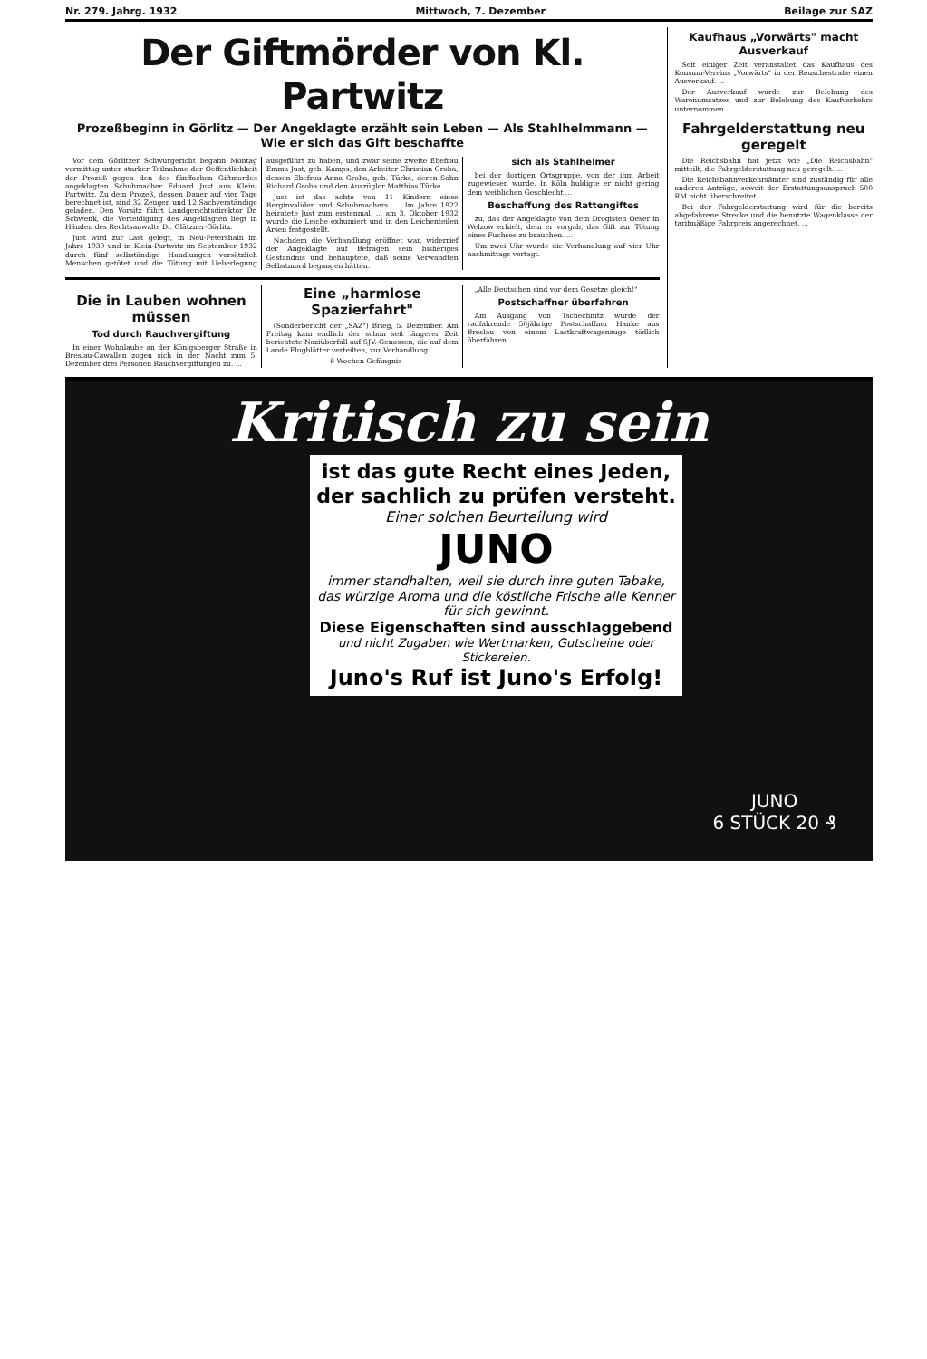Nr. 279. Jahrg. 1932 Mittwoch, 7. Dezember Beilage zur SAZ
Der Giftmörder von Kl. Partwitz
Prozeßbeginn in Görlitz — Der Angeklagte erzählt sein Leben — Als Stahlhelmmann — Wie er sich das Gift beschaffte
Vor dem Görlitzer Schwurgericht begann Montag vormittag unter starker Teilnahme der Oeffentlichkeit der Prozeß gegen den des fünffachen Giftmordes angeklagten Schuhmacher Eduard Just aus Klein-Partwitz. Zu dem Prozeß, dessen Dauer auf vier Tage berechnet ist, sind 32 Zeugen und 12 Sachverständige geladen. Den Vorsitz führt Landgerichtsdirektor Dr. Schwenk, die Verteidigung des Angeklagten liegt in Händen des Rechtsanwalts Dr. Glätzner-Görlitz.
Just wird zur Last gelegt, in Neu-Petershain im Jahre 1930 und in Klein-Partwitz im September 1932 durch fünf selbständige Handlungen vorsätzlich Menschen getötet und die Tötung mit Ueberlegung ausgeführt zu haben, und zwar seine zweite Ehefrau Emma Just, geb. Kamps, den Arbeiter Christian Groba, dessen Ehefrau Anna Groba, geb. Türke, deren Sohn Richard Groba und den Auszügler Matthias Türke.
Just ist das achte von 11 Kindern eines Berginvaliden und Schuhmachers. ... Im Jahre 1922 heiratete Just zum erstenmal. ... am 3. Oktober 1932 wurde die Leiche exhumiert und in den Leichenteilen Arsen festgestellt.
Nachdem die Verhandlung eröffnet war, widerrief der Angeklagte auf Befragen sein bisheriges Geständnis und behauptete, daß seine Verwandten Selbstmord begangen hätten.
sich als Stahlhelmer
bei der dortigen Ortsgruppe, von der ihm Arbeit zugewiesen wurde. In Köln huldigte er nicht gering dem weiblichen Geschlecht ...
Beschaffung des Rattengiftes
zu, das der Angeklagte von dem Drogisten Oeser in Welzow erhielt, dem er vorgab, das Gift zur Tötung eines Fuchses zu brauchen. ...
Um zwei Uhr wurde die Verhandlung auf vier Uhr nachmittags vertagt.
Die in Lauben wohnen müssen
Tod durch Rauchvergiftung
In einer Wohnlaube an der Königsberger Straße in Breslau-Cawallen zogen sich in der Nacht zum 5. Dezember drei Personen Rauchvergiftungen zu. ...
Eine „harmlose Spazierfahrt"
(Sonderbericht der „SAZ") Brieg, 5. Dezember. Am Freitag kam endlich der schon seit längerer Zeit berichtete Naziüberfall auf SJV.-Genossen, die auf dem Lande Flugblätter verteilten, zur Verhandlung. ...
6 Wochen Gefängnis
„Alle Deutschen sind vor dem Gesetze gleich!"
Postschaffner überfahren
Am Ausgang von Tschechnitz wurde der radfahrende 50jährige Postschaffner Hanke aus Breslau von einem Lastkraftwagenzuge tödlich überfahren. ...
Kaufhaus „Vorwärts" macht Ausverkauf
Seit einiger Zeit veranstaltet das Kaufhaus des Konsum-Vereins „Vorwärts" in der Reuschestraße einen Ausverkauf. ...
Der Ausverkauf wurde zur Belebung des Warenumsatzes und zur Belebung des Kaufverkehrs unternommen. ...
Fahrgelderstattung neu geregelt
Die Reichsbahn hat jetzt wie „Die Reichsbahn" mitteilt, die Fahrgelderstattung neu geregelt. ...
Die Reichsbahnverkehrsämter sind zuständig für alle anderen Anträge, soweit der Erstattungsanspruch 500 RM nicht überschreitet. ...
Bei der Fahrgelderstattung wird für die bereits abgefahrene Strecke und die benutzte Wagenklasse der tarifmäßige Fahrpreis angerechnet. ...
Kritisch zu sein
ist das gute Recht eines Jeden, der sachlich zu prüfen versteht.
Einer solchen Beurteilung wird
JUNO
immer standhalten, weil sie durch ihre guten Tabake, das würzige Aroma und die köstliche Frische alle Kenner für sich gewinnt.
Diese Eigenschaften sind ausschlaggebend
und nicht Zugaben wie Wertmarken, Gutscheine oder Stickereien.
Juno's Ruf ist Juno's Erfolg!
JUNO
6 STÜCK 20 ₰